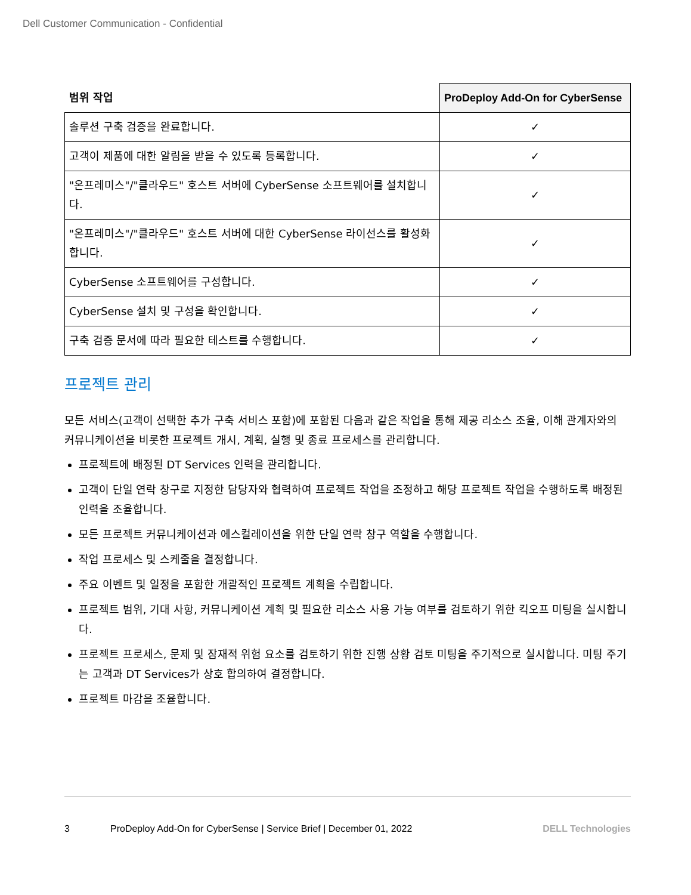Dell Customer Communication - Confidential
| 범위 작업 | ProDeploy Add-On for CyberSense |
| --- | --- |
| 솔루션 구축 검증을 완료합니다. | ✓ |
| 고객이 제품에 대한 알림을 받을 수 있도록 등록합니다. | ✓ |
| "온프레미스"/"클라우드" 호스트 서버에 CyberSense 소프트웨어를 설치합니다. | ✓ |
| "온프레미스"/"클라우드" 호스트 서버에 대한 CyberSense 라이선스를 활성화합니다. | ✓ |
| CyberSense 소프트웨어를 구성합니다. | ✓ |
| CyberSense 설치 및 구성을 확인합니다. | ✓ |
| 구축 검증 문서에 따라 필요한 테스트를 수행합니다. | ✓ |
프로젝트 관리
모든 서비스(고객이 선택한 추가 구축 서비스 포함)에 포함된 다음과 같은 작업을 통해 제공 리소스 조율, 이해 관계자와의 커뮤니케이션을 비롯한 프로젝트 개시, 계획, 실행 및 종료 프로세스를 관리합니다.
프로젝트에 배정된 DT Services 인력을 관리합니다.
고객이 단일 연락 창구로 지정한 담당자와 협력하여 프로젝트 작업을 조정하고 해당 프로젝트 작업을 수행하도록 배정된 인력을 조율합니다.
모든 프로젝트 커뮤니케이션과 에스컬레이션을 위한 단일 연락 창구 역할을 수행합니다.
작업 프로세스 및 스케줄을 결정합니다.
주요 이벤트 및 일정을 포함한 개괄적인 프로젝트 계획을 수립합니다.
프로젝트 범위, 기대 사항, 커뮤니케이션 계획 및 필요한 리소스 사용 가능 여부를 검토하기 위한 킥오프 미팅을 실시합니다.
프로젝트 프로세스, 문제 및 잠재적 위험 요소를 검토하기 위한 진행 상황 검토 미팅을 주기적으로 실시합니다. 미팅 주기는 고객과 DT Services가 상호 합의하여 결정합니다.
프로젝트 마감을 조율합니다.
3 ProDeploy Add-On for CyberSense | Service Brief | December 01, 2022 DELL Technologies